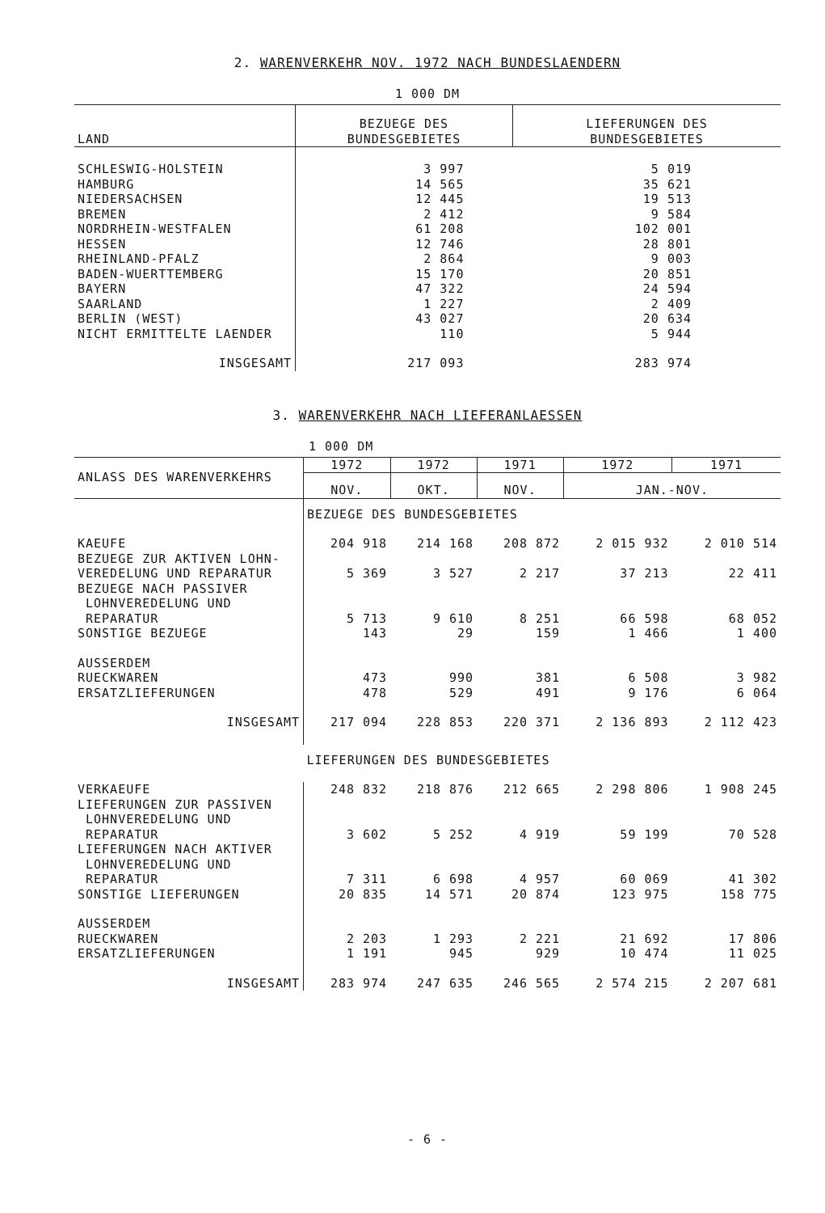2. WARENVERKEHR NOV. 1972 NACH BUNDESLAENDERN
1 000 DM
| LAND | BEZUEGE DES BUNDESGEBIETES | LIEFERUNGEN DES BUNDESGEBIETES |
| --- | --- | --- |
| SCHLESWIG-HOLSTEIN | 3 997 | 5 019 |
| HAMBURG | 14 565 | 35 621 |
| NIEDERSACHSEN | 12 445 | 19 513 |
| BREMEN | 2 412 | 9 584 |
| NORDRHEIN-WESTFALEN | 61 208 | 102 001 |
| HESSEN | 12 746 | 28 801 |
| RHEINLAND-PFALZ | 2 864 | 9 003 |
| BADEN-WUERTTEMBERG | 15 170 | 20 851 |
| BAYERN | 47 322 | 24 594 |
| SAARLAND | 1 227 | 2 409 |
| BERLIN (WEST) | 43 027 | 20 634 |
| NICHT ERMITTELTE LAENDER | 110 | 5 944 |
| INSGESAMT | 217 093 | 283 974 |
3. WARENVERKEHR NACH LIEFERANLAESSEN
1 000 DM
| ANLASS DES WARENVERKEHRS | 1972 | 1972 | 1971 | 1972 | 1971 |
| --- | --- | --- | --- | --- | --- |
| | NOV. | OKT. | NOV. | JAN.-NOV. | |
| | BEZUEGE DES BUNDESGEBIETES | | | | |
| KAEUFE | 204 918 | 214 168 | 208 872 | 2 015 932 | 2 010 514 |
| BEZUEGE ZUR AKTIVEN LOHN- | | | | | |
| VEREDELUNG UND REPARATUR | 5 369 | 3 527 | 2 217 | 37 213 | 22 411 |
| BEZUEGE NACH PASSIVER | | | | | |
| LOHNVEREDELUNG UND | | | | | |
| REPARATUR | 5 713 | 9 610 | 8 251 | 66 598 | 68 052 |
| SONSTIGE BEZUEGE | 143 | 29 | 159 | 1 466 | 1 400 |
| AUSSERDEM | | | | | |
| RUECKWAREN | 473 | 990 | 381 | 6 508 | 3 982 |
| ERSATZLIEFERUNGEN | 478 | 529 | 491 | 9 176 | 6 064 |
| INSGESAMT | 217 094 | 228 853 | 220 371 | 2 136 893 | 2 112 423 |
| | LIEFERUNGEN DES BUNDESGEBIETES | | | | |
| VERKAEUFE | 248 832 | 218 876 | 212 665 | 2 298 806 | 1 908 245 |
| LIEFERUNGEN ZUR PASSIVEN | | | | | |
| LOHNVEREDELUNG UND | | | | | |
| REPARATUR | 3 602 | 5 252 | 4 919 | 59 199 | 70 528 |
| LIEFERUNGEN NACH AKTIVER | | | | | |
| LOHNVEREDELUNG UND | | | | | |
| REPARATUR | 7 311 | 6 698 | 4 957 | 60 069 | 41 302 |
| SONSTIGE LIEFERUNGEN | 20 835 | 14 571 | 20 874 | 123 975 | 158 775 |
| AUSSERDEM | | | | | |
| RUECKWAREN | 2 203 | 1 293 | 2 221 | 21 692 | 17 806 |
| ERSATZLIEFERUNGEN | 1 191 | 945 | 929 | 10 474 | 11 025 |
| INSGESAMT | 283 974 | 247 635 | 246 565 | 2 574 215 | 2 207 681 |
- 6 -